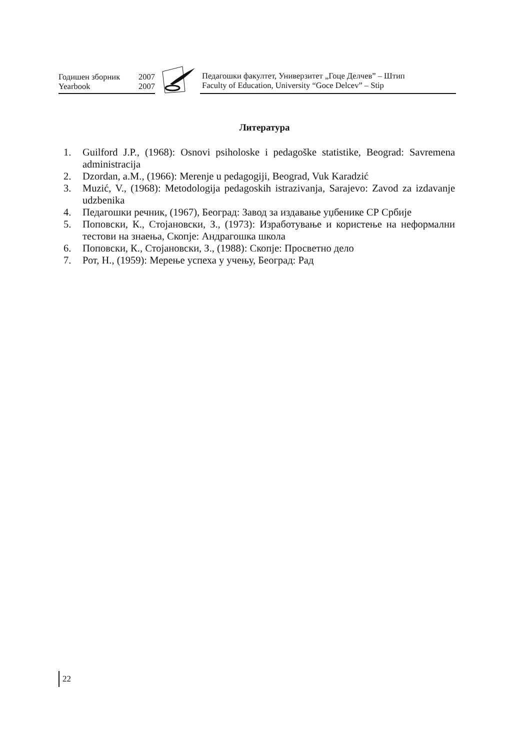Годишен зборник 2007
Yearbook 2007
Педагошки факултет, Универзитет „Гоце Делчев” – Штип
Faculty of Education, University “Goce Delcev” – Stip
Литература
1. Guilford J.P., (1968): Osnovi psiholoske i pedagoške statistike, Beograd: Savremena administracija
2. Dzordan, a.M., (1966): Merenje u pedagogiji, Beograd, Vuk Karadzić
3. Muzić, V., (1968): Metodologija pedagoskih istrazivanja, Sarajevo: Zavod za izdavanje udzbenika
4. Педагошки речник, (1967), Београд: Завод за издавање уџбенике СР Србије
5. Поповски, К., Стојановски, З., (1973): Изработување и користење на неформални тестови на знаења, Скопје: Андрагошка школа
6. Поповски, К., Стојановски, З., (1988): Скопје: Просветно дело
7. Рот, Н., (1959): Мерење успеха у учењу, Београд: Рад
22